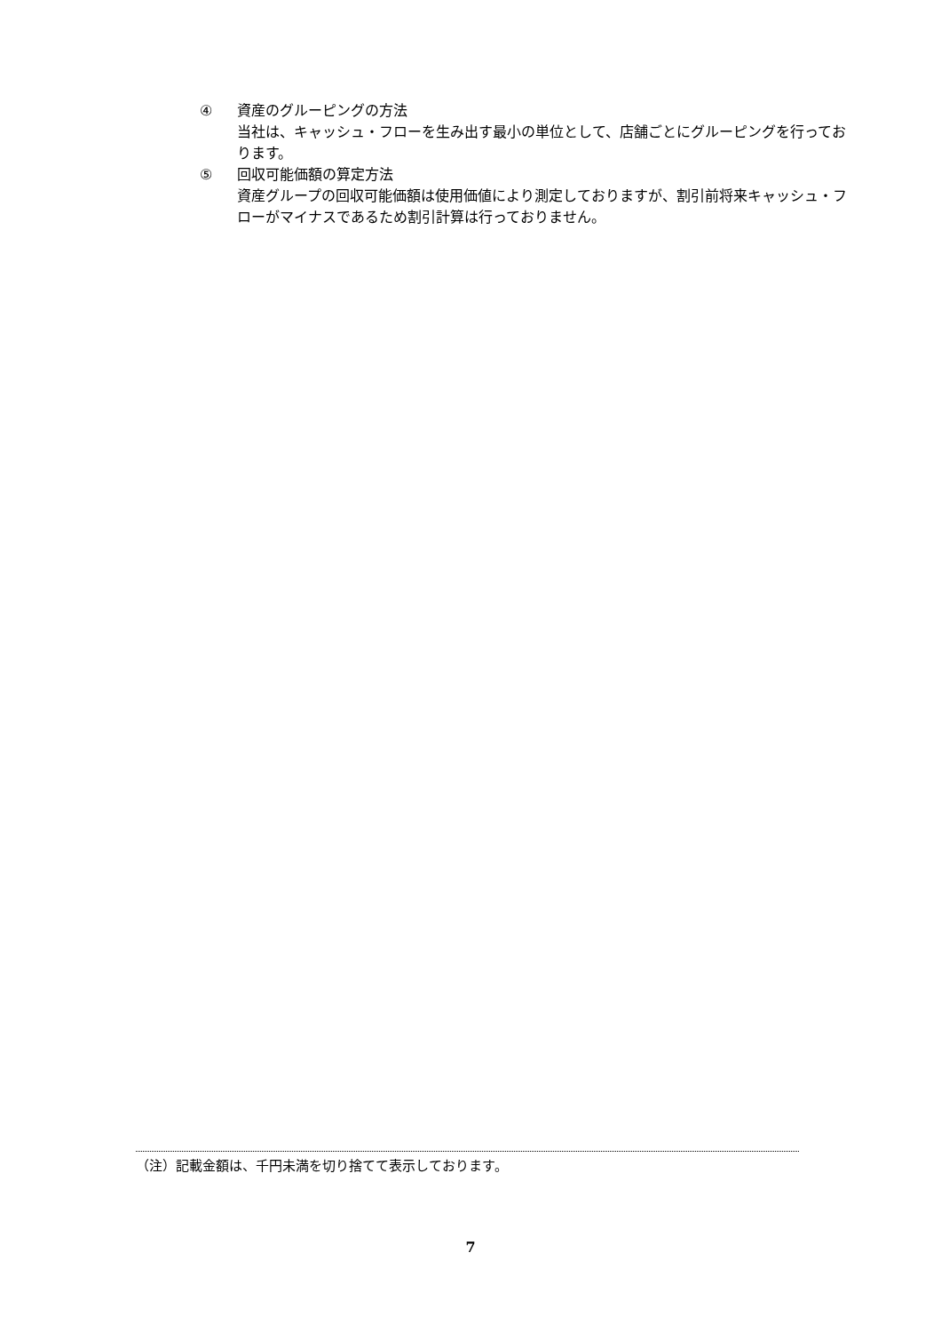④ 資産のグルーピングの方法
当社は、キャッシュ・フローを生み出す最小の単位として、店舗ごとにグルーピングを行っております。
⑤ 回収可能価額の算定方法
資産グループの回収可能価額は使用価値により測定しておりますが、割引前将来キャッシュ・フローがマイナスであるため割引計算は行っておりません。
（注）記載金額は、千円未満を切り捨てて表示しております。
7